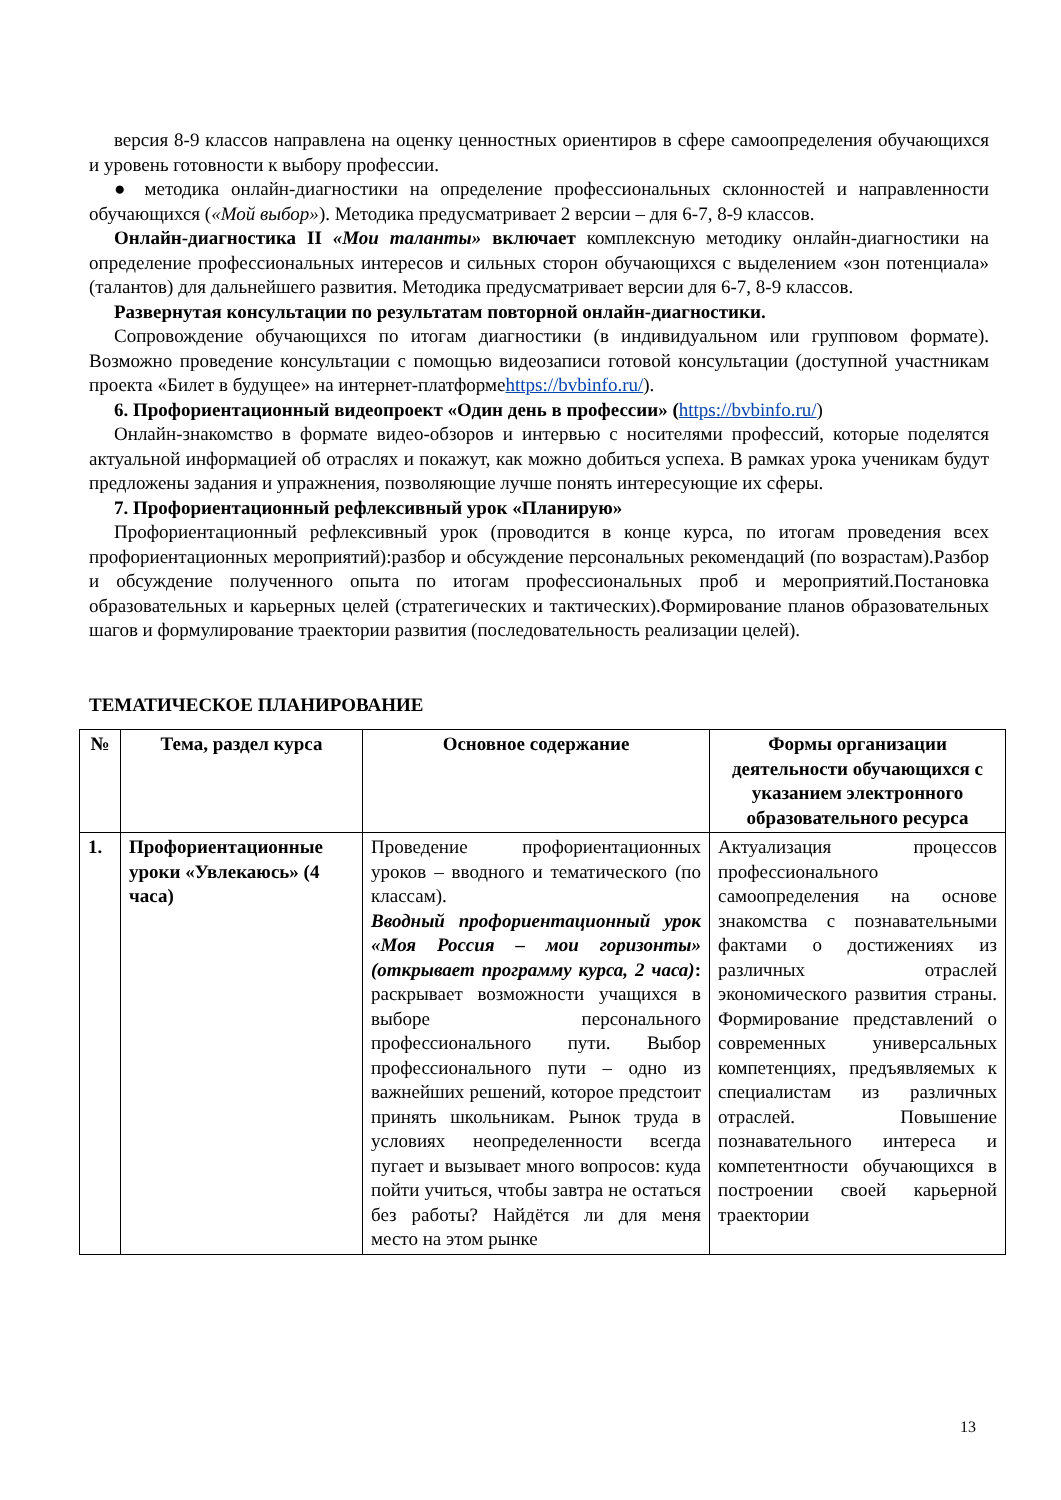версия 8-9 классов направлена на оценку ценностных ориентиров в сфере самоопределения обучающихся и уровень готовности к выбору профессии.
● методика онлайн-диагностики на определение профессиональных склонностей и направленности обучающихся («Мой выбор»). Методика предусматривает 2 версии – для 6-7, 8-9 классов.
Онлайн-диагностика II «Мои таланты» включает комплексную методику онлайн-диагностики на определение профессиональных интересов и сильных сторон обучающихся с выделением «зон потенциала» (талантов) для дальнейшего развития. Методика предусматривает версии для 6-7, 8-9 классов.
Развернутая консультации по результатам повторной онлайн-диагностики.
Сопровождение обучающихся по итогам диагностики (в индивидуальном или групповом формате). Возможно проведение консультации с помощью видеозаписи готовой консультации (доступной участникам проекта «Билет в будущее» на интернет-платформеhttps://bvbinfo.ru/).
6. Профориентационный видеопроект «Один день в профессии» (https://bvbinfo.ru/)
Онлайн-знакомство в формате видео-обзоров и интервью с носителями профессий, которые поделятся актуальной информацией об отраслях и покажут, как можно добиться успеха. В рамках урока ученикам будут предложены задания и упражнения, позволяющие лучше понять интересующие их сферы.
7. Профориентационный рефлексивный урок «Планирую»
Профориентационный рефлексивный урок (проводится в конце курса, по итогам проведения всех профориентационных мероприятий):разбор и обсуждение персональных рекомендаций (по возрастам).Разбор и обсуждение полученного опыта по итогам профессиональных проб и мероприятий.Постановка образовательных и карьерных целей (стратегических и тактических).Формирование планов образовательных шагов и формулирование траектории развития (последовательность реализации целей).
ТЕМАТИЧЕСКОЕ ПЛАНИРОВАНИЕ
| № | Тема, раздел курса | Основное содержание | Формы организации деятельности обучающихся с указанием электронного образовательного ресурса |
| --- | --- | --- | --- |
| 1. | Профориентационные уроки «Увлекаюсь» (4 часа) | Проведение профориентационных уроков – вводного и тематического (по классам). Вводный профориентационный урок «Моя Россия – мои горизонты» (открывает программу курса, 2 часа) : раскрывает возможности учащихся в выборе персонального профессионального пути. Выбор профессионального пути – одно из важнейших решений, которое предстоит принять школьникам. Рынок труда в условиях неопределенности всегда пугает и вызывает много вопросов: куда пойти учиться, чтобы завтра не остаться без работы? Найдётся ли для меня место на этом рынке | Актуализация процессов профессионального самоопределения на основе знакомства с познавательными фактами о достижениях из различных отраслей экономического развития страны. Формирование представлений о современных универсальных компетенциях, предъявляемых к специалистам из различных отраслей. Повышение познавательного интереса и компетентности обучающихся в построении своей карьерной траектории |
13